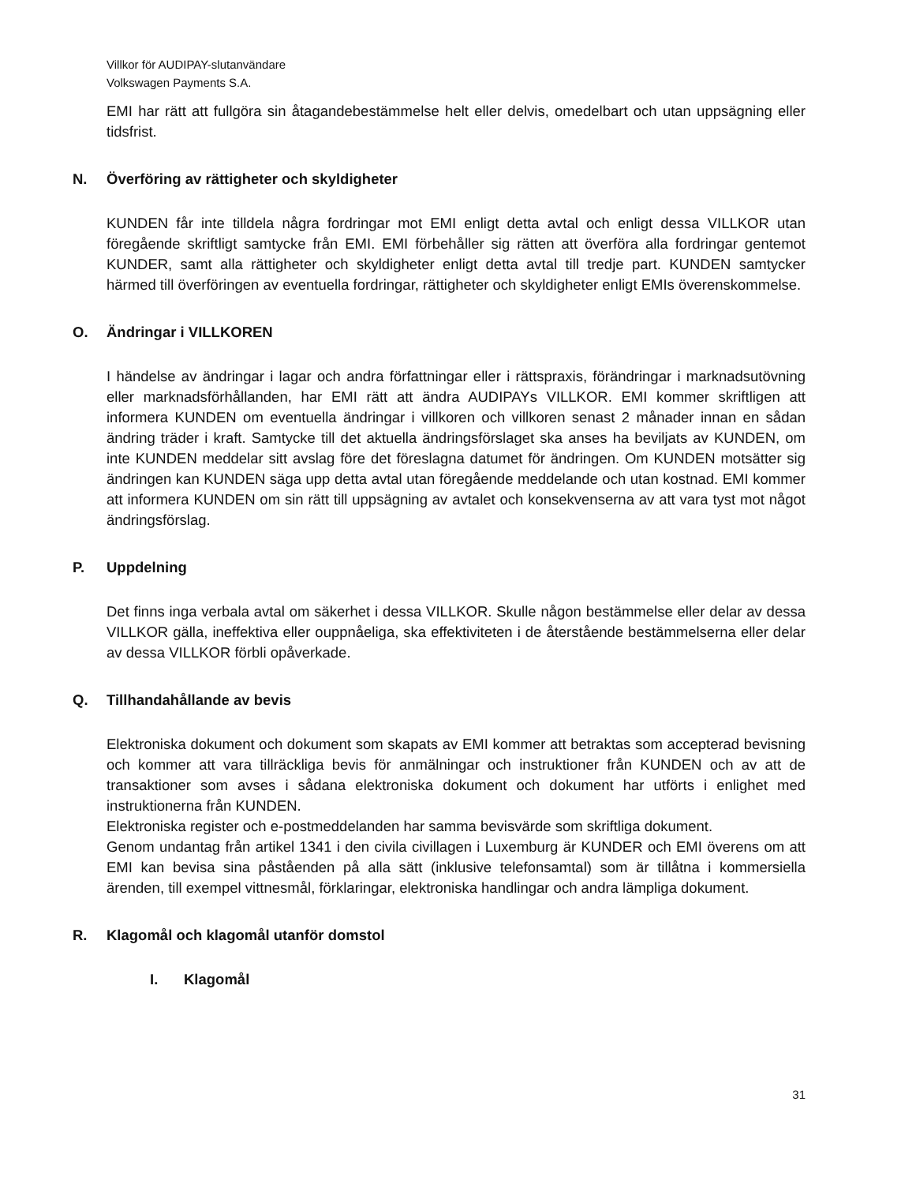Villkor för AUDIPAY-slutanvändare
Volkswagen Payments S.A.
EMI har rätt att fullgöra sin åtagandebestämmelse helt eller delvis, omedelbart och utan uppsägning eller tidsfrist.
N. Överföring av rättigheter och skyldigheter
KUNDEN får inte tilldela några fordringar mot EMI enligt detta avtal och enligt dessa VILLKOR utan föregående skriftligt samtycke från EMI. EMI förbehåller sig rätten att överföra alla fordringar gentemot KUNDER, samt alla rättigheter och skyldigheter enligt detta avtal till tredje part. KUNDEN samtycker härmed till överföringen av eventuella fordringar, rättigheter och skyldigheter enligt EMIs överenskommelse.
O. Ändringar i VILLKOREN
I händelse av ändringar i lagar och andra författningar eller i rättspraxis, förändringar i marknadsutövning eller marknadsförhållanden, har EMI rätt att ändra AUDIPAYs VILLKOR. EMI kommer skriftligen att informera KUNDEN om eventuella ändringar i villkoren och villkoren senast 2 månader innan en sådan ändring träder i kraft. Samtycke till det aktuella ändringsförslaget ska anses ha beviljats av KUNDEN, om inte KUNDEN meddelar sitt avslag före det föreslagna datumet för ändringen. Om KUNDEN motsätter sig ändringen kan KUNDEN säga upp detta avtal utan föregående meddelande och utan kostnad. EMI kommer att informera KUNDEN om sin rätt till uppsägning av avtalet och konsekvenserna av att vara tyst mot något ändringsförslag.
P. Uppdelning
Det finns inga verbala avtal om säkerhet i dessa VILLKOR. Skulle någon bestämmelse eller delar av dessa VILLKOR gälla, ineffektiva eller ouppnåeliga, ska effektiviteten i de återstående bestämmelserna eller delar av dessa VILLKOR förbli opåverkade.
Q. Tillhandahållande av bevis
Elektroniska dokument och dokument som skapats av EMI kommer att betraktas som accepterad bevisning och kommer att vara tillräckliga bevis för anmälningar och instruktioner från KUNDEN och av att de transaktioner som avses i sådana elektroniska dokument och dokument har utförts i enlighet med instruktionerna från KUNDEN.
Elektroniska register och e-postmeddelanden har samma bevisvärde som skriftliga dokument.
Genom undantag från artikel 1341 i den civila civillagen i Luxemburg är KUNDER och EMI överens om att EMI kan bevisa sina påståenden på alla sätt (inklusive telefonsamtal) som är tillåtna i kommersiella ärenden, till exempel vittnesmål, förklaringar, elektroniska handlingar och andra lämpliga dokument.
R. Klagomål och klagomål utanför domstol
I. Klagomål
31